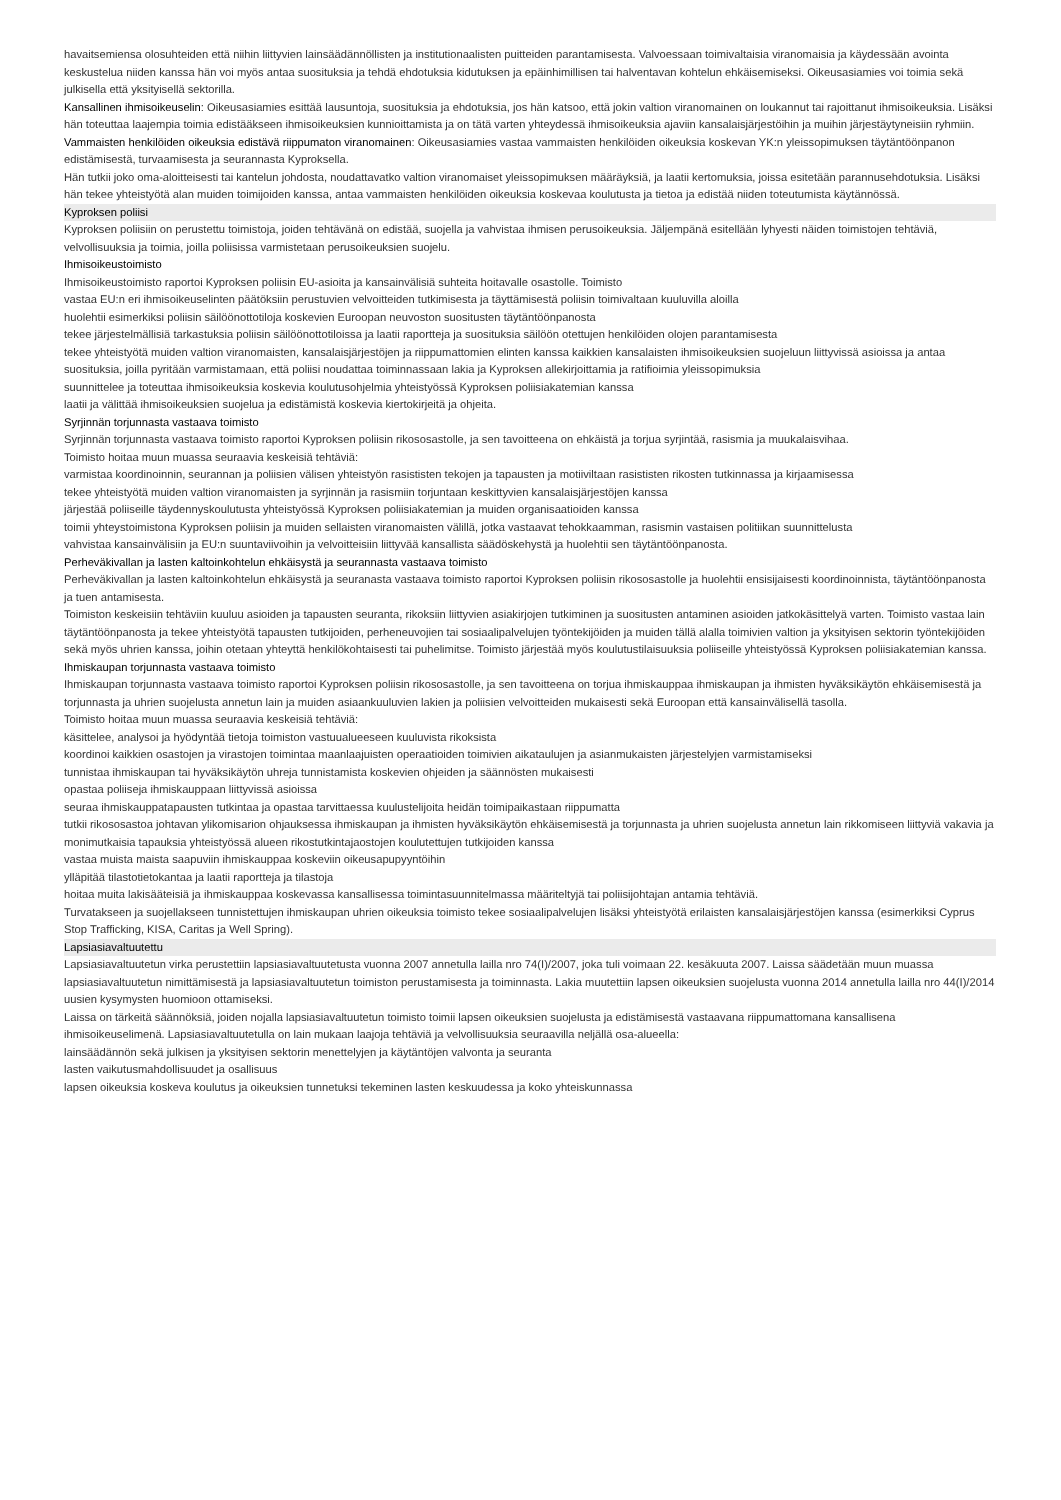havaitsemiensa olosuhteiden että niihin liittyvien lainsäädännöllisten ja institutionaalisten puitteiden parantamisesta. Valvoessaan toimivaltaisia viranomaisia ja käydessään avointa keskustelua niiden kanssa hän voi myös antaa suosituksia ja tehdä ehdotuksia kidutuksen ja epäinhimillisen tai halventavan kohtelun ehkäisemiseksi. Oikeusasiamies voi toimia sekä julkisella että yksityisellä sektorilla.
Kansallinen ihmisoikeuselin: Oikeusasiamies esittää lausuntoja, suosituksia ja ehdotuksia, jos hän katsoo, että jokin valtion viranomainen on loukannut tai rajoittanut ihmisoikeuksia. Lisäksi hän toteuttaa laajempia toimia edistääkseen ihmisoikeuksien kunnioittamista ja on tätä varten yhteydessä ihmisoikeuksia ajaviin kansalaisjärjestöihin ja muihin järjestäytyneisiin ryhmiin.
Vammaisten henkilöiden oikeuksia edistävä riippumaton viranomainen: Oikeusasiamies vastaa vammaisten henkilöiden oikeuksia koskevan YK:n yleissopimuksen täytäntöönpanon edistämisestä, turvaamisesta ja seurannasta Kyproksella.
Hän tutkii joko oma-aloitteisesti tai kantelun johdosta, noudattavatko valtion viranomaiset yleissopimuksen määräyksiä, ja laatii kertomuksia, joissa esitetään parannusehdotuksia. Lisäksi hän tekee yhteistyötä alan muiden toimijoiden kanssa, antaa vammaisten henkilöiden oikeuksia koskevaa koulutusta ja tietoa ja edistää niiden toteutumista käytännössä.
Kyproksen poliisi
Kyproksen poliisiin on perustettu toimistoja, joiden tehtävänä on edistää, suojella ja vahvistaa ihmisen perusoikeuksia. Jäljempänä esitellään lyhyesti näiden toimistojen tehtäviä, velvollisuuksia ja toimia, joilla poliisissa varmistetaan perusoikeuksien suojelu.
Ihmisoikeustoimisto
Ihmisoikeustoimisto raportoi Kyproksen poliisin EU-asioita ja kansainvälisiä suhteita hoitavalle osastolle. Toimisto
vastaa EU:n eri ihmisoikeuselinten päätöksiin perustuvien velvoitteiden tutkimisesta ja täyttämisestä poliisin toimivaltaan kuuluvilla aloilla
huolehtii esimerkiksi poliisin säilöönottotiloja koskevien Euroopan neuvoston suositusten täytäntöönpanosta
tekee järjestelmällisiä tarkastuksia poliisin säilöönottotiloissa ja laatii raportteja ja suosituksia säilöön otettujen henkilöiden olojen parantamisesta
tekee yhteistyötä muiden valtion viranomaisten, kansalaisjärjestöjen ja riippumattomien elinten kanssa kaikkien kansalaisten ihmisoikeuksien suojeluun liittyvissä asioissa ja antaa suosituksia, joilla pyritään varmistamaan, että poliisi noudattaa toiminnassaan lakia ja Kyproksen allekirjoittamia ja ratifioimia yleissopimuksia
suunnittelee ja toteuttaa ihmisoikeuksia koskevia koulutusohjelmia yhteistyössä Kyproksen poliisiakatemian kanssa
laatii ja välittää ihmisoikeuksien suojelua ja edistämistä koskevia kiertokirjeitä ja ohjeita.
Syrjinnän torjunnasta vastaava toimisto
Syrjinnän torjunnasta vastaava toimisto raportoi Kyproksen poliisin rikososastolle, ja sen tavoitteena on ehkäistä ja torjua syrjintää, rasismia ja muukalaisvihaa.
Toimisto hoitaa muun muassa seuraavia keskeisiä tehtäviä:
varmistaa koordinoinnin, seurannan ja poliisien välisen yhteistyön rasististen tekojen ja tapausten ja motiiviltaan rasististen rikosten tutkinnassa ja kirjaamisessa
tekee yhteistyötä muiden valtion viranomaisten ja syrjinnän ja rasismiin torjuntaan keskittyvien kansalaisjärjestöjen kanssa
järjestää poliiseille täydennyskoulutusta yhteistyössä Kyproksen poliisiakatemian ja muiden organisaatioiden kanssa
toimii yhteystoimistona Kyproksen poliisin ja muiden sellaisten viranomaisten välillä, jotka vastaavat tehokkaamman, rasismin vastaisen politiikan suunnittelusta
vahvistaa kansainvälisiin ja EU:n suuntaviivoihin ja velvoitteisiin liittyvää kansallista säädöskehystä ja huolehtii sen täytäntöönpanosta.
Perheväkivallan ja lasten kaltoinkohtelun ehkäisystä ja seurannasta vastaava toimisto
Perheväkivallan ja lasten kaltoinkohtelun ehkäisystä ja seuranasta vastaava toimisto raportoi Kyproksen poliisin rikososastolle ja huolehtii ensisijaisesti koordinoinnista, täytäntöönpanosta ja tuen antamisesta.
Toimiston keskeisiin tehtäviin kuuluu asioiden ja tapausten seuranta, rikoksiin liittyvien asiakirjojen tutkiminen ja suositusten antaminen asioiden jatkokäsittelyä varten. Toimisto vastaa lain täytäntöönpanosta ja tekee yhteistyötä tapausten tutkijoiden, perheneuvojien tai sosiaalipalvelujen työntekijöiden ja muiden tällä alalla toimivien valtion ja yksityisen sektorin työntekijöiden sekä myös uhrien kanssa, joihin otetaan yhteyttä henkilökohtaisesti tai puhelimitse. Toimisto järjestää myös koulutustilaisuuksia poliiseille yhteistyössä Kyproksen poliisiakatemian kanssa.
Ihmiskaupan torjunnasta vastaava toimisto
Ihmiskaupan torjunnasta vastaava toimisto raportoi Kyproksen poliisin rikososastolle, ja sen tavoitteena on torjua ihmiskauppaa ihmiskaupan ja ihmisten hyväksikäytön ehkäisemisestä ja torjunnasta ja uhrien suojelusta annetun lain ja muiden asiaankuuluvien lakien ja poliisien velvoitteiden mukaisesti sekä Euroopan että kansainvälisellä tasolla.
Toimisto hoitaa muun muassa seuraavia keskeisiä tehtäviä:
käsittelee, analysoi ja hyödyntää tietoja toimiston vastuualueeseen kuuluvista rikoksista
koordinoi kaikkien osastojen ja virastojen toimintaa maanlaajuisten operaatioiden toimivien aikataulujen ja asianmukaisten järjestelyjen varmistamiseksi
tunnistaa ihmiskaupan tai hyväksikäytön uhreja tunnistamista koskevien ohjeiden ja säännösten mukaisesti
opastaa poliiseja ihmiskauppaan liittyvissä asioissa
seuraa ihmiskauppatapausten tutkintaa ja opastaa tarvittaessa kuulustelijoita heidän toimipaikastaan riippumatta
tutkii rikososastoa johtavan ylikomisarion ohjauksessa ihmiskaupan ja ihmisten hyväksikäytön ehkäisemisestä ja torjunnasta ja uhrien suojelusta annetun lain rikkomiseen liittyviä vakavia ja monimutkaisia tapauksia yhteistyössä alueen rikostutkintajaostojen koulutettujen tutkijoiden kanssa
vastaa muista maista saapuviin ihmiskauppaa koskeviin oikeusapupyyntöihin
ylläpitää tilastotietokantaa ja laatii raportteja ja tilastoja
hoitaa muita lakisääteisiä ja ihmiskauppaa koskevassa kansallisessa toimintasuunnitelmassa määriteltyjä tai poliisijohtajan antamia tehtäviä.
Turvatakseen ja suojellakseen tunnistettujen ihmiskaupan uhrien oikeuksia toimisto tekee sosiaalipalvelujen lisäksi yhteistyötä erilaisten kansalaisjärjestöjen kanssa (esimerkiksi Cyprus Stop Trafficking, KISA, Caritas ja Well Spring).
Lapsiasiavaltuutettu
Lapsiasiavaltuutetun virka perustettiin lapsiasiavaltuutetusta vuonna 2007 annetulla lailla nro 74(I)/2007, joka tuli voimaan 22. kesäkuuta 2007. Laissa säädetään muun muassa lapsiasiavaltuutetun nimittämisestä ja lapsiasiavaltuutetun toimiston perustamisesta ja toiminnasta. Lakia muutettiin lapsen oikeuksien suojelusta vuonna 2014 annetulla lailla nro 44(I)/2014 uusien kysymysten huomioon ottamiseksi.
Laissa on tärkeitä säännöksiä, joiden nojalla lapsiasiavaltuutetun toimisto toimii lapsen oikeuksien suojelusta ja edistämisestä vastaavana riippumattomana kansallisena ihmisoikeuselimenä. Lapsiasiavaltuutetulla on lain mukaan laajoja tehtäviä ja velvollisuuksia seuraavilla neljällä osa-alueella:
lainsäädännön sekä julkisen ja yksityisen sektorin menettelyjen ja käytäntöjen valvonta ja seuranta
lasten vaikutusmahdollisuudet ja osallisuus
lapsen oikeuksia koskeva koulutus ja oikeuksien tunnetuksi tekeminen lasten keskuudessa ja koko yhteiskunnassa